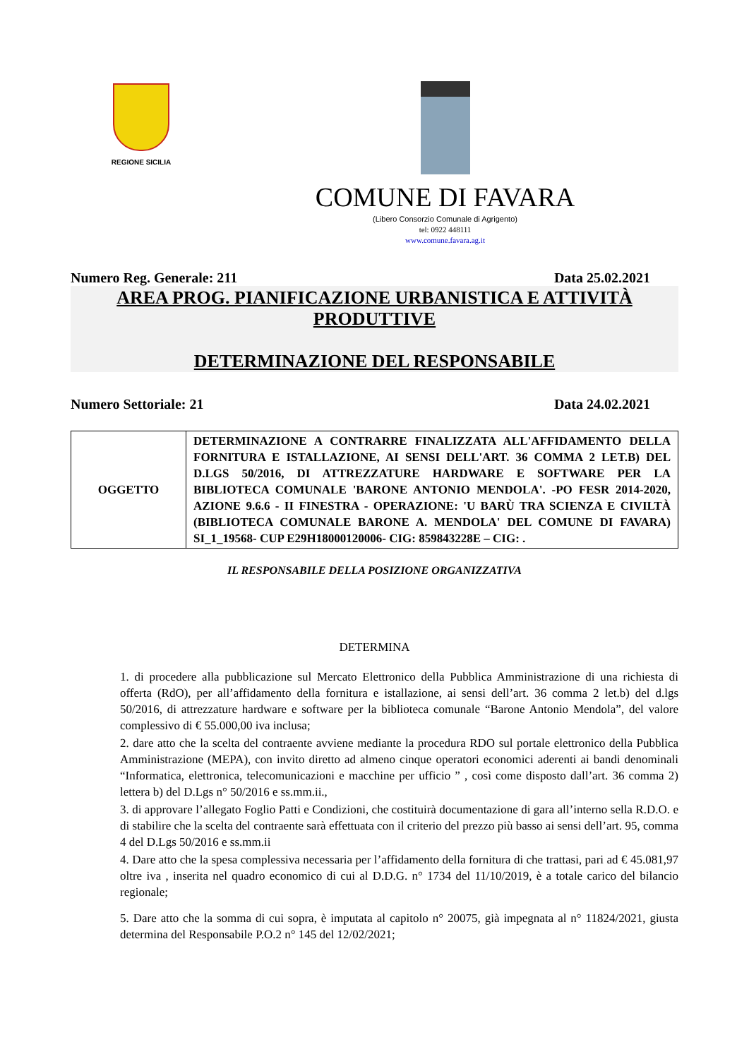REGIONE SICILIA
COMUNE DI FAVARA
(Libero Consorzio Comunale di Agrigento)
tel: 0922 448111
www.comune.favara.ag.it
Numero Reg. Generale: 211 Data 25.02.2021
AREA PROG. PIANIFICAZIONE URBANISTICA E ATTIVITÀ
PRODUTTIVE
DETERMINAZIONE DEL RESPONSABILE
Numero Settoriale: 21 Data 24.02.2021
| OGGETTO | DETERMINAZIONE A CONTRARRE FINALIZZATA ALL'AFFIDAMENTO DELLA FORNITURA E ISTALLAZIONE, AI SENSI DELL'ART. 36 COMMA 2 LET.B) DEL D.LGS 50/2016, DI ATTREZZATURE HARDWARE E SOFTWARE PER LA BIBLIOTECA COMUNALE 'BARONE ANTONIO MENDOLA'. -PO FESR 2014-2020, AZIONE 9.6.6 - II FINESTRA - OPERAZIONE: 'U BARÙ TRA SCIENZA E CIVILTÀ (BIBLIOTECA COMUNALE BARONE A. MENDOLA' DEL COMUNE DI FAVARA) SI_1_19568- CUP E29H18000120006- CIG: 859843228E – CIG: . |
IL RESPONSABILE DELLA POSIZIONE ORGANIZZATIVA
DETERMINA
1. di procedere alla pubblicazione sul Mercato Elettronico della Pubblica Amministrazione di una richiesta di offerta (RdO), per all’affidamento della fornitura e istallazione, ai sensi dell’art. 36 comma 2 let.b) del d.lgs 50/2016, di attrezzature hardware e software per la biblioteca comunale “Barone Antonio Mendola”, del valore complessivo di € 55.000,00 iva inclusa;
2. dare atto che la scelta del contraente avviene mediante la procedura RDO sul portale elettronico della Pubblica Amministrazione (MEPA), con invito diretto ad almeno cinque operatori economici aderenti ai bandi denominali “Informatica, elettronica, telecomunicazioni e macchine per ufficio ” , così come disposto dall’art. 36 comma 2) lettera b) del D.Lgs n° 50/2016 e ss.mm.ii.,
3. di approvare l’allegato Foglio Patti e Condizioni, che costituirà documentazione di gara all’interno sella R.D.O. e di stabilire che la scelta del contraente sarà effettuata con il criterio del prezzo più basso ai sensi dell’art. 95, comma 4 del D.Lgs 50/2016 e ss.mm.ii
4. Dare atto che la spesa complessiva necessaria per l’affidamento della fornitura di che trattasi, pari ad € 45.081,97 oltre iva , inserita nel quadro economico di cui al D.D.G. n° 1734 del 11/10/2019, è a totale carico del bilancio regionale;
5. Dare atto che la somma di cui sopra, è imputata al capitolo n° 20075, già impegnata al n° 11824/2021, giusta determina del Responsabile P.O.2 n° 145 del 12/02/2021;